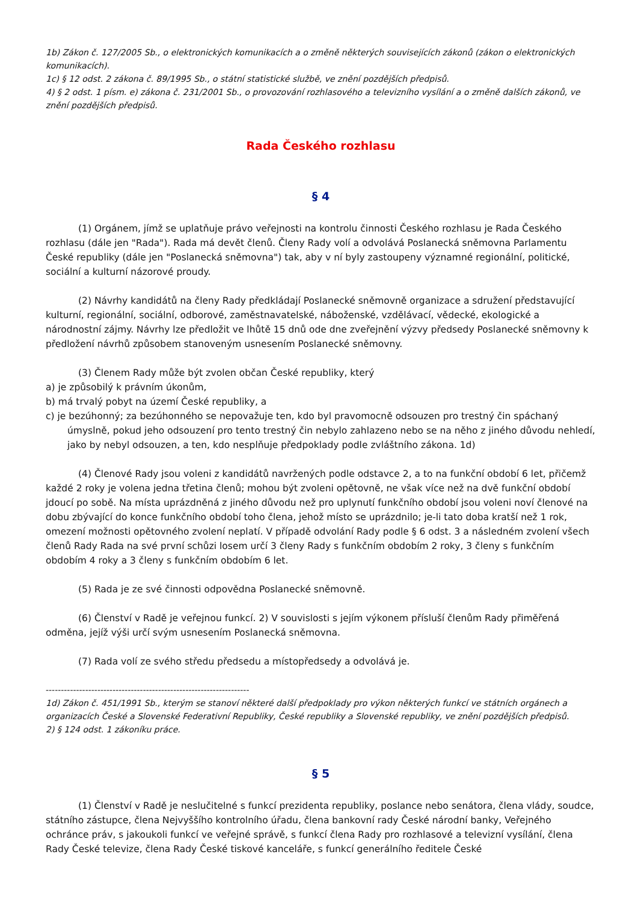1b) Zákon č. 127/2005 Sb., o elektronických komunikacích a o změně některých souvisejících zákonů (zákon o elektronických komunikacích).
1c) § 12 odst. 2 zákona č. 89/1995 Sb., o státní statistické službě, ve znění pozdějších předpisů.
4) § 2 odst. 1 písm. e) zákona č. 231/2001 Sb., o provozování rozhlasového a televizního vysílání a o změně dalších zákonů, ve znění pozdějších předpisů.
Rada Českého rozhlasu
§ 4
(1) Orgánem, jímž se uplatňuje právo veřejnosti na kontrolu činnosti Českého rozhlasu je Rada Českého rozhlasu (dále jen "Rada"). Rada má devět členů. Členy Rady volí a odvolává Poslanecká sněmovna Parlamentu České republiky (dále jen "Poslanecká sněmovna") tak, aby v ní byly zastoupeny významné regionální, politické, sociální a kulturní názorové proudy.
(2) Návrhy kandidátů na členy Rady předkládají Poslanecké sněmovně organizace a sdružení představující kulturní, regionální, sociální, odborové, zaměstnavatelské, náboženské, vzdělávací, vědecké, ekologické a národnostní zájmy. Návrhy lze předložit ve lhůtě 15 dnů ode dne zveřejnění výzvy předsedy Poslanecké sněmovny k předložení návrhů způsobem stanoveným usnesením Poslanecké sněmovny.
(3) Členem Rady může být zvolen občan České republiky, který
a) je způsobilý k právním úkonům,
b) má trvalý pobyt na území České republiky, a
c) je bezúhonný; za bezúhonného se nepovažuje ten, kdo byl pravomocně odsouzen pro trestný čin spáchaný úmyslně, pokud jeho odsouzení pro tento trestný čin nebylo zahlazeno nebo se na něho z jiného důvodu nehledí, jako by nebyl odsouzen, a ten, kdo nesplňuje předpoklady podle zvláštního zákona. 1d)
(4) Členové Rady jsou voleni z kandidátů navržených podle odstavce 2, a to na funkční období 6 let, přičemž každé 2 roky je volena jedna třetina členů; mohou být zvoleni opětovně, ne však více než na dvě funkční období jdoucí po sobě. Na místa uprázdněná z jiného důvodu než pro uplynutí funkčního období jsou voleni noví členové na dobu zbývající do konce funkčního období toho člena, jehož místo se uprázdnilo; je-li tato doba kratší než 1 rok, omezení možnosti opětovného zvolení neplatí. V případě odvolání Rady podle § 6 odst. 3 a následném zvolení všech členů Rady Rada na své první schůzi losem určí 3 členy Rady s funkčním obdobím 2 roky, 3 členy s funkčním obdobím 4 roky a 3 členy s funkčním obdobím 6 let.
(5) Rada je ze své činnosti odpovědna Poslanecké sněmovně.
(6) Členství v Radě je veřejnou funkcí. 2) V souvislosti s jejím výkonem přísluší členům Rady přiměřená odměna, jejíž výši určí svým usnesením Poslanecká sněmovna.
(7) Rada volí ze svého středu předsedu a místopředsedy a odvolává je.
-------------------------------------------------------------------
1d) Zákon č. 451/1991 Sb., kterým se stanoví některé další předpoklady pro výkon některých funkcí ve státních orgánech a organizacích České a Slovenské Federativní Republiky, České republiky a Slovenské republiky, ve znění pozdějších předpisů.
2) § 124 odst. 1 zákoníku práce.
§ 5
(1) Členství v Radě je neslučitelné s funkcí prezidenta republiky, poslance nebo senátora, člena vlády, soudce, státního zástupce, člena Nejvyššího kontrolního úřadu, člena bankovní rady České národní banky, Veřejného ochránce práv, s jakoukoli funkcí ve veřejné správě, s funkcí člena Rady pro rozhlasové a televizní vysílání, člena Rady České televize, člena Rady České tiskové kanceláře, s funkcí generálního ředitele České